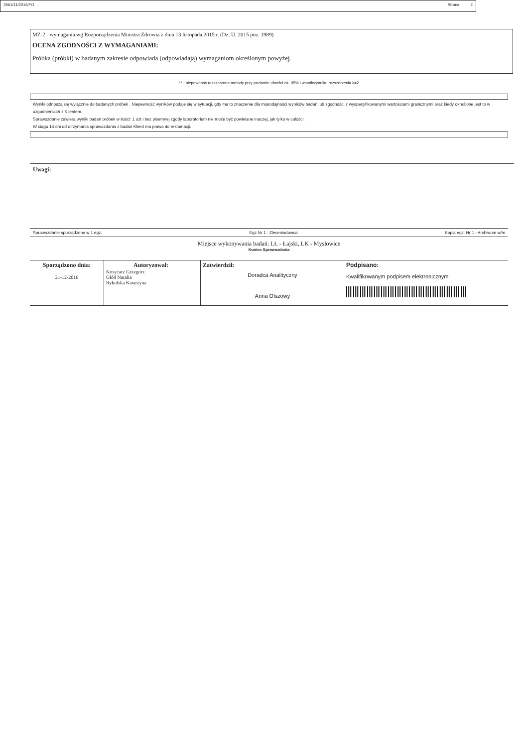MZ-2 - wymagania wg Rozporządzenia Ministra Zdrowia z dnia 13 listopada 2015 r. (Dz. U. 2015 poz. 1989)
OCENA ZGODNOŚCI Z WYMAGANIAMI:
Próbka (próbki) w badanym zakresie odpowiada (odpowiadają) wymaganiom określonym powyżej.
** - niepewnośc rozszerzona metody przy poziomie ufności ok. 95% i współczynniku rozszerzenia k=2
Wyniki odnoszą się wyłącznie do badanych próbek . Niepewność wyników podaje się w sytuacji, gdy ma to znaczenie dla miarodajności wyników badań lub zgodności z wyspecyfikowanymi wartościami granicznymi oraz kiedy określone jest to w uzgodnieniach z Klientem.
Sprawozdanie zawiera wyniki badań próbek w ilości: 1 szt i bez pisemnej zgody laboratorium nie może być powielane inaczej, jak tylko w całości.
W ciągu 14 dni od otrzymania sprawozdania z badań Klient ma prawo do reklamacji.
Uwagi:
Sprawozdanie sporządzono w 1 egz. Egz.Nr 1 : Zleceniodawca Kopia egz. Nr 1 - Archiwum w/m
Miejsce wykonywania badań: LŁ - Łajski, LK - Mysłowice
Koniec Sprawozdania
| Sporządzono dnia: 21-12-2016 | Autoryzował: Kosycarz Grzegorz Głód Natalia Rykulska Katarzyna | Zatwierdził: Doradca Analityczny Anna Olszowy | Podpisano: Kwalifikowanym podpisem elektronicznym |
3561/11/2016/F/1 Strona 2